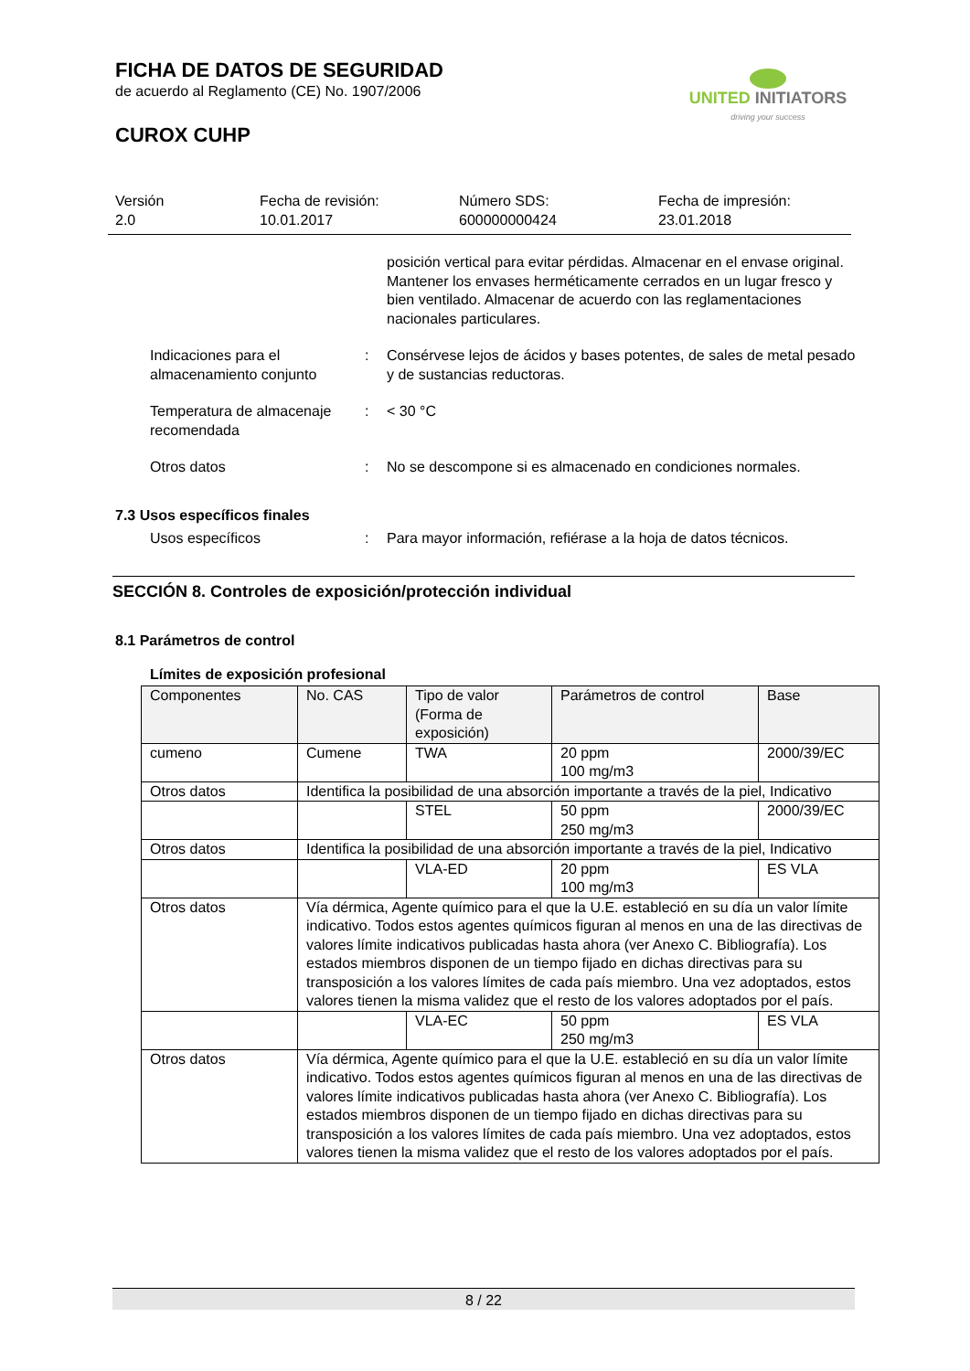FICHA DE DATOS DE SEGURIDAD
de acuerdo al Reglamento (CE) No. 1907/2006
CUROX CUHP
UNITED INITIATORS
driving your success
Versión
2.0
Fecha de revisión:
10.01.2017
Número SDS:
600000000424
Fecha de impresión:
23.01.2018
posición vertical para evitar pérdidas. Almacenar en el envase original. Mantener los envases herméticamente cerrados en un lugar fresco y bien ventilado. Almacenar de acuerdo con las reglamentaciones nacionales particulares.
Indicaciones para el almacenamiento conjunto
: Consérvese lejos de ácidos y bases potentes, de sales de metal pesado y de sustancias reductoras.
Temperatura de almacenaje recomendada
: < 30 °C
Otros datos : No se descompone si es almacenado en condiciones normales.
7.3 Usos específicos finales
Usos específicos : Para mayor información, refiérase a la hoja de datos técnicos.
SECCIÓN 8. Controles de exposición/protección individual
8.1 Parámetros de control
Límites de exposición profesional
| Componentes | No. CAS | Tipo de valor (Forma de exposición) | Parámetros de control | Base |
| cumeno | Cumene | TWA | 20 ppm 100 mg/m3 | 2000/39/EC |
| Otros datos | Identifica la posibilidad de una absorción importante a través de la piel, Indicativo | | | |
| | | STEL | 50 ppm 250 mg/m3 | 2000/39/EC |
| Otros datos | Identifica la posibilidad de una absorción importante a través de la piel, Indicativo | | | |
| | | VLA-ED | 20 ppm 100 mg/m3 | ES VLA |
| Otros datos | Vía dérmica, Agente químico para el que la U.E. estableció en su día un valor límite indicativo. Todos estos agentes químicos figuran al menos en una de las directivas de valores límite indicativos publicadas hasta ahora (ver Anexo C. Bibliografía). Los estados miembros disponen de un tiempo fijado en dichas directivas para su transposición a los valores límites de cada país miembro. Una vez adoptados, estos valores tienen la misma validez que el resto de los valores adoptados por el país. | | | |
| | | VLA-EC | 50 ppm 250 mg/m3 | ES VLA |
| Otros datos | Vía dérmica, Agente químico para el que la U.E. estableció en su día un valor límite indicativo. Todos estos agentes químicos figuran al menos en una de las directivas de valores límite indicativos publicadas hasta ahora (ver Anexo C. Bibliografía). Los estados miembros disponen de un tiempo fijado en dichas directivas para su transposición a los valores límites de cada país miembro. Una vez adoptados, estos valores tienen la misma validez que el resto de los valores adoptados por el país. | | | |
8 / 22